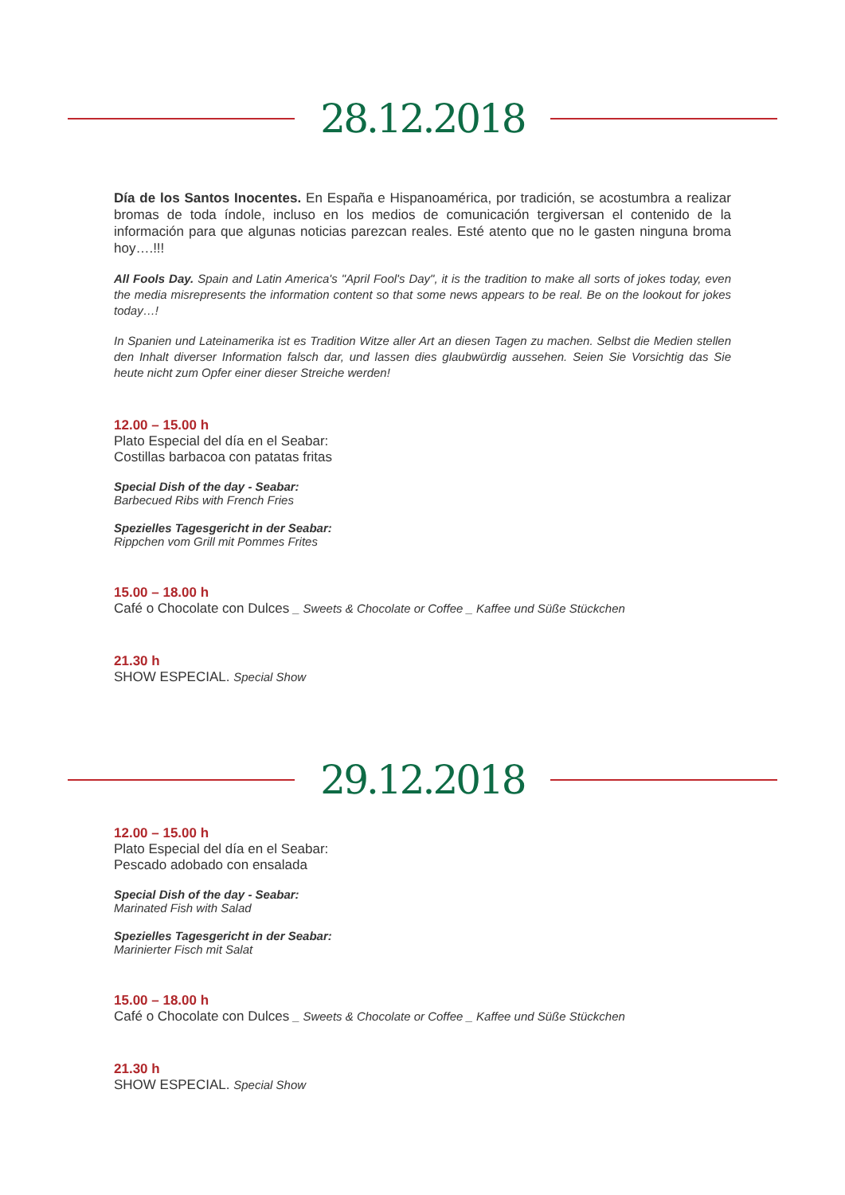28.12.2018
Día de los Santos Inocentes. En España e Hispanoamérica, por tradición, se acostumbra a realizar bromas de toda índole, incluso en los medios de comunicación tergiversan el contenido de la información para que algunas noticias parezcan reales. Esté atento que no le gasten ninguna broma hoy….!!!
All Fools Day. Spain and Latin America's "April Fool's Day", it is the tradition to make all sorts of jokes today, even the media misrepresents the information content so that some news appears to be real. Be on the lookout for jokes today…!
In Spanien und Lateinamerika ist es Tradition Witze aller Art an diesen Tagen zu machen. Selbst die Medien stellen den Inhalt diverser Information falsch dar, und lassen dies glaubwürdig aussehen. Seien Sie Vorsichtig das Sie heute nicht zum Opfer einer dieser Streiche werden!
12.00 – 15.00 h
Plato Especial del día en el Seabar:
Costillas barbacoa con patatas fritas
Special Dish of the day - Seabar:
Barbecued Ribs with French Fries
Spezielles Tagesgericht in der Seabar:
Rippchen vom Grill mit Pommes Frites
15.00 – 18.00 h
Café o Chocolate con Dulces _ Sweets & Chocolate or Coffee _ Kaffee und Süße Stückchen
21.30 h
SHOW ESPECIAL. Special Show
29.12.2018
12.00 – 15.00 h
Plato Especial del día en el Seabar:
Pescado adobado con ensalada
Special Dish of the day - Seabar:
Marinated Fish with Salad
Spezielles Tagesgericht in der Seabar:
Marinierter Fisch mit Salat
15.00 – 18.00 h
Café o Chocolate con Dulces _ Sweets & Chocolate or Coffee _ Kaffee und Süße Stückchen
21.30 h
SHOW ESPECIAL. Special Show